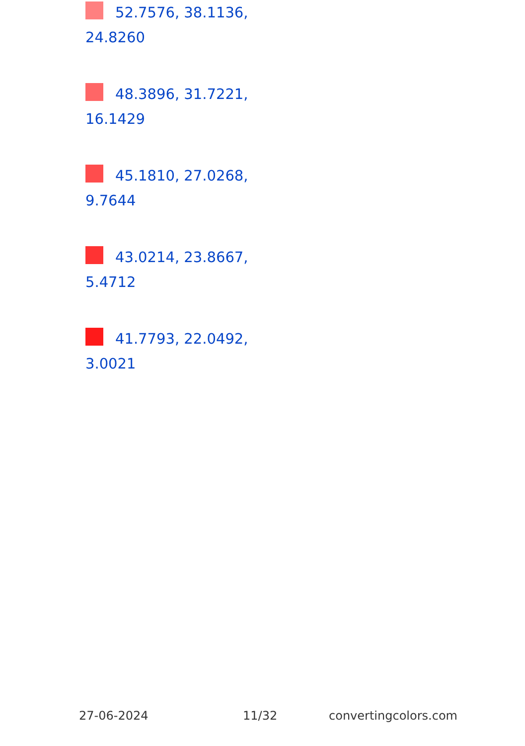52.7576, 38.1136, 24.8260
48.3896, 31.7221, 16.1429
45.1810, 27.0268, 9.7644
43.0214, 23.8667, 5.4712
41.7793, 22.0492, 3.0021
27-06-2024 11/32 convertingcolors.com